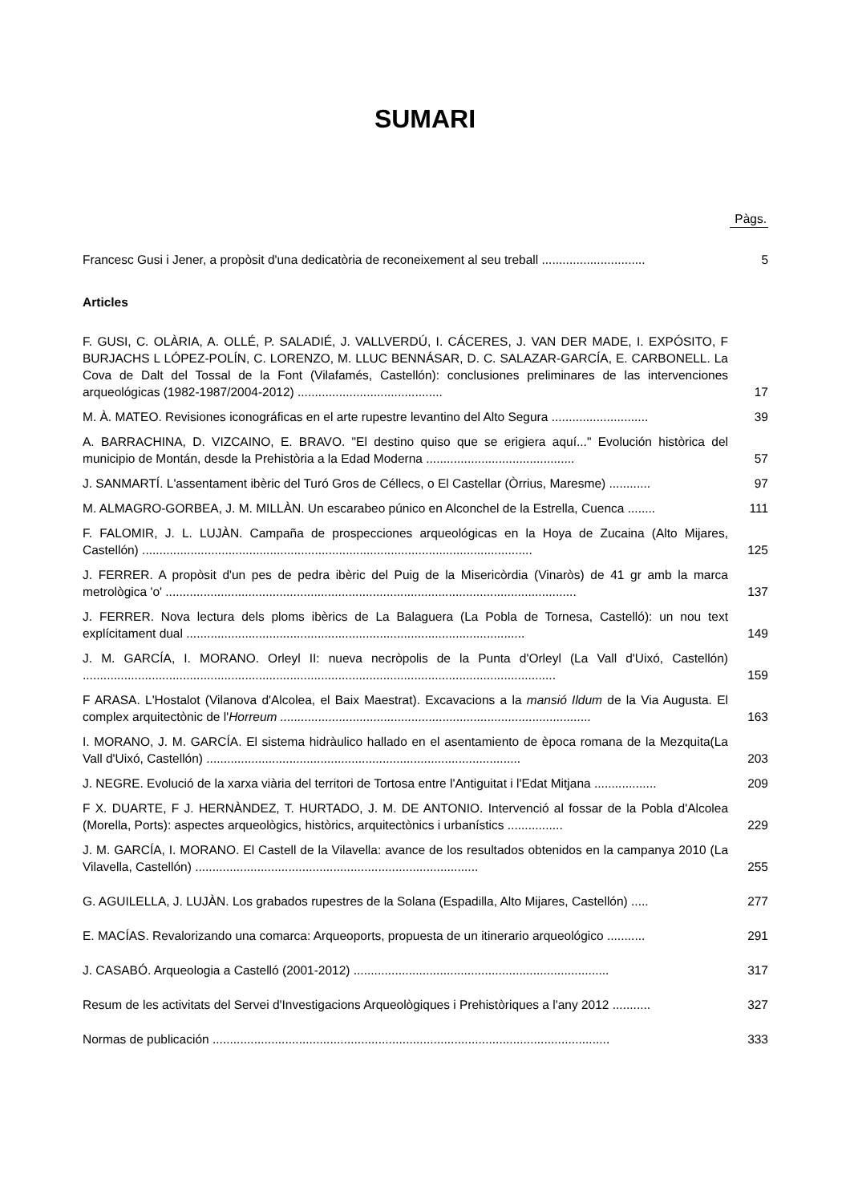SUMARI
Pàgs.
Francesc Gusi i Jener, a propòsit d'una dedicatòria de reconeixement al seu treball ..............................
5
Articles
F. GUSI, C. OLÀRIA, A. OLLÉ, P. SALADIÉ, J. VALLVERDÚ, I. CÁCERES, J. VAN DER MADE, I. EXPÓSITO, F BURJACHS L LÓPEZ-POLÍN, C. LORENZO, M. LLUC BENNÁSAR, D. C. SALAZAR-GARCÍA, E. CARBONELL. La Cova de Dalt del Tossal de la Font (Vilafamés, Castellón): conclusiones preliminares de las intervenciones arqueológicas (1982-1987/2004-2012) ..........................................
17
M. À. MATEO. Revisiones iconográficas en el arte rupestre levantino del Alto Segura ............................
39
A. BARRACHINA, D. VIZCAINO, E. BRAVO. "El destino quiso que se erigiera aquí..." Evolución històrica del municipio de Montán, desde la Prehistòria a la Edad Moderna ...........................................
57
J. SANMARTÍ. L'assentament ibèric del Turó Gros de Céllecs, o El Castellar (Òrrius, Maresme) ............
97
M. ALMAGRO-GORBEA, J. M. MILLÀN. Un escarabeo púnico en Alconchel de la Estrella, Cuenca ........
111
F. FALOMIR, J. L. LUJÀN. Campaña de prospecciones arqueológicas en la Hoya de Zucaina (Alto Mijares, Castellón) .................................................................................................................
125
J. FERRER. A propòsit d'un pes de pedra ibèric del Puig de la Misericòrdia (Vinaròs) de 41 gr amb la marca metrològica 'o' .......................................................................................................................
137
J. FERRER. Nova lectura dels ploms ibèrics de La Balaguera (La Pobla de Tornesa, Castelló): un nou text explícitament dual ..................................................................................................
149
J. M. GARCÍA, I. MORANO. Orleyl II: nueva necròpolis de la Punta d'Orleyl (La Vall d'Uixó, Castellón) .........................................................................................................................................
159
F ARASA. L'Hostalot (Vilanova d'Alcolea, el Baix Maestrat). Excavacions a la mansió Ildum de la Via Augusta. El complex arquitectònic de l'Horreum ..........................................................................................
163
I. MORANO, J. M. GARCÍA. El sistema hidràulico hallado en el asentamiento de època romana de la Mezquita(La Vall d'Uixó, Castellón) ...........................................................................................
203
J. NEGRE. Evolució de la xarxa viària del territori de Tortosa entre l'Antiguitat i l'Edat Mitjana ..................
209
F X. DUARTE, F J. HERNÀNDEZ, T. HURTADO, J. M. DE ANTONIO. Intervenció al fossar de la Pobla d'Alcolea (Morella, Ports): aspectes arqueològics, històrics, arquitectònics i urbanístics ................
229
J. M. GARCÍA, I. MORANO. El Castell de la Vilavella: avance de los resultados obtenidos en la campanya 2010 (La Vilavella, Castellón) ..................................................................................
255
G. AGUILELLA, J. LUJÀN. Los grabados rupestres de la Solana (Espadilla, Alto Mijares, Castellón) .....
277
E. MACÍAS. Revalorizando una comarca: Arqueoports, propuesta de un itinerario arqueológico ...........
291
J. CASABÓ. Arqueologia a Castelló (2001-2012) ..........................................................................
317
Resum de les activitats del Servei d'Investigacions Arqueològiques i Prehistòriques a l'any 2012 ...........
327
Normas de publicación ...................................................................................................................
333